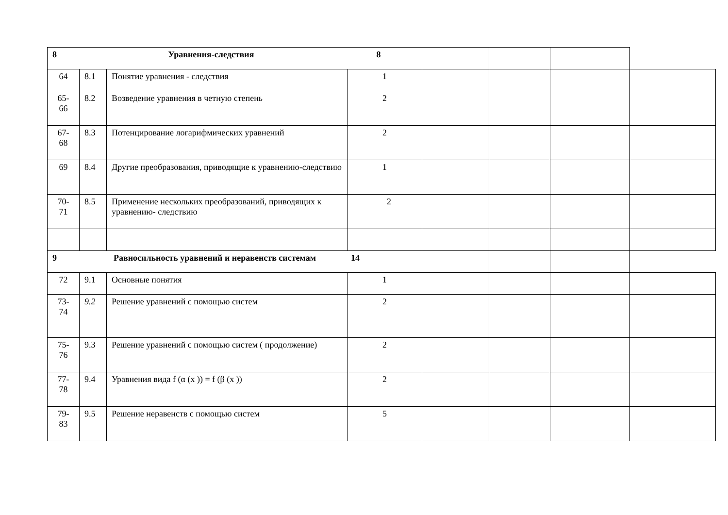| 8 Уравнения-следствия 8 | | | | | | | |
| 64 | 8.1 | Понятие уравнения - следствия | 1 | | | | |
| 65- 66 | 8.2 | Возведение уравнения в четную степень | 2 | | | | |
| 67- 68 | 8.3 | Потенцирование логарифмических уравнений | 2 | | | | |
| 69 | 8.4 | Другие преобразования, приводящие к уравнению-следствию | 1 | | | | |
| 70- 71 | 8.5 | Применение нескольких преобразований, приводящих к уравнению- следствию | 2 | | | | |
| 9 Равносильность уравнений и неравенств системам 14 | | | | | | | |
| 72 | 9.1 | Основные понятия | 1 | | | | |
| 73- 74 | 9.2 | Решение уравнений с помощью систем | 2 | | | | |
| 75- 76 | 9.3 | Решение уравнений с помощью систем ( продолжение) | 2 | | | | |
| 77- 78 | 9.4 | Уравнения вида f (α (x )) = f (β (x )) | 2 | | | | |
| 79- 83 | 9.5 | Решение неравенств с помощью систем | 5 | | | | |